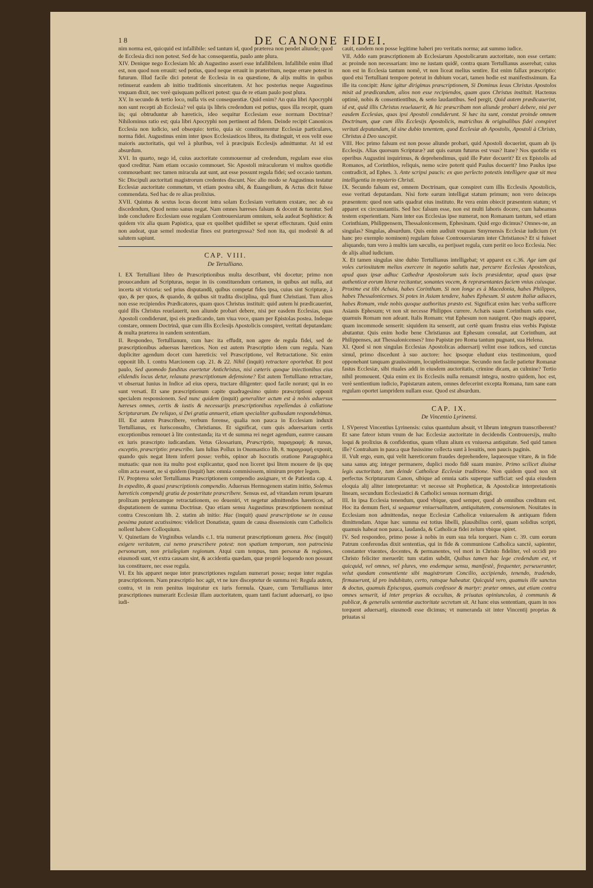18 DE CANONE FIDEI.
nim norma est, quicquid est infallibile: sed tantum id, quod præterea non pendet aliunde; quod de Ecclesia dici non potest. Sed de hac consequentia, paulo ante plura.
XIV. Denique nego Ecclesiam hîc ab Augustino asseri esse infallibilem. Infallibile enim illud est, non quod non errauit: sed potius, quod neque errauit in præteritum, neque errare potest in futurum. Illud facile dici poterat de Ecclesia in ea quæstione, & alijs multis in quibus retinuerat eandem ab initio traditionis sinceritatem. At hoc posterius neque Augustinus vnquam dixit, nec verè quisquam polliceri potest: qua de re etiam paulo post plura.
XV. In secundo & tertio loco, nulla vis est consequentiæ. Quid enim? An quia libri Apocryphi non sunt recepti ab Ecclesia? vel quia ijs libris credendum est potius, quos illa recepit, quam iis; qui obtruduntur ab hæreticis, ideo sequitur Ecclesiam esse normam Doctrinæ? Nihilominus ratio est; quia libri Apocryphi non pertinent ad fidem. Deinde recipit Canonicos Ecclesia non iudicio, sed obsequio: tertio, quia sic constituerentur Ecclesiæ particulares, norma fidei. Augustinus enim inter ipsos Ecclesiasticos libros, ita distinguit, vt eos velit esse maioris auctoritatis, qui vel à pluribus, vel à præcipuis Ecclesijs admittuntur. At id est absurdum.
XVI. In quarto, nego id, cuius auctoritate commouemur ad credendum, regulam esse eius quod creditur. Nam etiam occasio commouet. Sic Apostoli miraculorum vi multos quotidie commouebant: nec tamen miracula aut sunt, aut esse possunt regula fidei; sed occasio tantum. Sic Discipuli auctoritati magistrorum credentes discunt. Nec alio modo se Augustinus testatur Ecclesiæ auctoritate commotum, vt etiam postea sibi, & Euangelium, & Actus dicit fuisse commendata. Sed hac de re alias prolixius.
XVII. Quintus & sextus locus docent intra solam Ecclesiam veritatem exstare, nec ab ea discedendum, Quod nemo sanus negat. Nam omnes hæreses falsum & docent & tuentur. Sed inde concludere Ecclesiam esse regulam Controuersiarum omnium, sola audeat Sophistice: & quidem vix alia quam Papistica, quæ ex quolibet quidlibet se sperat effecturam. Quid enim non audeat, quæ semel modestiæ fines est prætergressa? Sed non ita, qui modestè & ad salutem sapiunt.
CAP. VIII.
De Tertulliano.
I. EX Tertulliani libro de Præscriptionibus multa describunt, vbi docetur; primo non prouocandum ad Scripturas, neque in iis constituendum certamen, in quibus aut nulla, aut incerta sit victoria: sed prius disputandũ, quibus competat fides ipsa, cuius sint Scripturæ, à quo, & per quos, & quando, & quibus sit tradita disciplina, quâ fiunt Christiani. Tum alios non esse recipiendos Prædicatores, quam quos Christus instituit: quid autem hi prædicauerint, quid illis Christus reuelauerit, non aliunde probari debere, nisi per easdem Ecclesias, quas Apostoli condiderunt, ipsi eis prædicando, tam viua voce, quam per Epistolas postea. Indeque constare, omnem Doctrinã, quæ cum illis Ecclesijs Apostolicis conspiret, veritati deputandam: & multa præterea in eandem sententiam.
II. Respondeo, Tertullianum, cum hæc ita effudit, non agere de regula fidei, sed de præscriptionibus aduersus hæreticos. Non est autem Præscriptio idem cum regula. Nam dupliciter agendum docet cum hæreticis: vel Præscriptione, vel Retractatione. Sic enim opponit lib. I. contra Marcionem cap. 21. & 22. Nihil (inquit) retractare oportebat. Et post paulo, Sed quomodo funditus euertetur Antichristus, nisi cæteris quoque iniectionibus eius elidendis locus detur, relaxata præscriptionum defensione? Est autem Tertulliano retractare, vt obseruat Iunius in Indice ad eius opera, tractare diligenter: quod facile norunt; qui in eo sunt versati. Et sane præscriptionum capite quadragesimo quinto præscriptioni opponit specialem responsionem. Sed nunc quidem (inquit) generaliter actum est à nobis aduersus hæreses omnes, certis & iustis & necessarijs præscriptionibus repellendas à collatione Scripturarum. De reliquo, si Dei gratia annuerit, etiam specialiter quibusdam respondebimus.
III. Est autem Præscribere, verbum forense, qualia non pauca in Ecclesiam induxit Tertullianus, ex Iurisconsulto, Christianus. Et significat, cum quis aduersarium certis exceptionibus remouet à lite contestanda; ita vt de summa rei neget agendum, eamve causam ex iuris præscripto iudicandam. Vetus Glossarium, Præscriptio, παραγραφή: & rursus, exceptio, præscriptio: præscribo. Iam Iulius Pollux in Onomastico lib. 8. παραγραφή exponit, quando quis negat litem inferri posse: verbis, opinor ab Isocratis oratione Paragraphica mutuatis: quæ non ita multo post explicantur, quod non liceret ipsi litem mouere de ijs quę olim acta essent, ne si quidem (inquit) hæc omnia commisissem, nimirum propter legem.
IV. Propterea solet Tertullianus Præscriptionem compendio assignare, vt de Patientia cap. 4. In expedito, & quasi præscriptionis compendio. Aduersus Hermogenem statim initio, Solemus hæreticis compendij gratia de posteritate præscribere. Sensus est, ad vitandam rerum ipsarum prolixam perplexamque retractationem, eo deueniri, vt negetur admittendos hæreticos, ad disputationem de summa Doctrinæ. Quo etiam sensu Augustinus præscriptionem nominat contra Cresconium lib. 2. statim ab initio: Hac (inquit) quasi præscriptione se in causa pessima putant acutissimos: videlicet Donatistæ, quum de causa dissensionis cum Catholicis nollent habere Colloquium.
V. Quinetiam de Virginibus velandis c.1. tria numerat præscriptionum genera. Hoc (inquit) exigere veritatem, cui nemo præscribere potest: non spatium temporum, non patrocinia personarum, non priuilegium regionum. Atqui cum tempus, tum personæ & regiones, eiusmodi sunt, vt extra causam sint, & accidentia quædam, quæ propriè loquendo non possunt ius constituere, nec esse regula.
VI. Ex his apparet neque inter præscriptiones regulam numerari posse; neque inter regulas præscriptionem. Nam præscriptio hoc agit, vt ne iure disceptetur de summa rei: Regula autem, contra, vt in rem penitus inquiratur ex iuris formula. Quare, cum Tertullianus inter præscriptiones numerarit Ecclesiæ illam auctoritatem, quam tanti faciunt aduersarij, eo ipso iudi-
cauit, eandem non posse legitime haberi pro veritatis norma; aut summo iudice.
VII. Addo eam præscriptionem ab Ecclesiarum Apostolicarum auctoritate, non esse certam: ac proinde non necessariam: imo ne iustam quidẽ, contra quam Tertullianus asserebat; cuius non est in Ecclesia tantum nomẽ, vt non liceat melius sentire. Est enim fallax præscriptio: quod etsi Tertulliani tempore poterat in dubium vocari, tamen hodie est manifestissimum. Ea ille ita concipit: Hanc igitur dirigimus præscriptionem, Si Dominus Iesus Christus Apostolos misit ad prædicandum, alios non esse recipiendos, quam quos Christus instituit. Hactenus optimè, nobis & consentientibus, & serio laudantibus. Sed pergit, Quid autem prædicauerint, id est, quid illis Christus reuelauerit, & hic præscribam non aliunde probari debere, nisi per easdem Ecclesias, quas ipsi Apostoli condiderunt. Si hæc ita sunt, constat proinde omnem Doctrinam, quæ cum illis Ecclesijs Apostolicis, matricibus & originalibus fidei conspiret veritati deputandam, id sine dubio tenentem, quod Ecclesiæ ab Apostolis, Apostoli à Christo, Christus à Deo suscepit.
VIII. Hoc primo falsum est non posse aliunde probari, quid Apostoli docuerint, quam ab ijs Ecclesijs. Alias quorsum Scripturæ? aut quis earum futurus est vsus? Itane? Nos quotidie ex operibus Augustini inquirimus, & deprehendimus, quid ille Pater docuerit? Et ex Epistolis ad Romanos, ad Corinthios, reliquis, nemo scire poterit quid Paulus docuerit? Imo Paulus ipse contradicit, ad Ephes. 3. Ante scripsi paucis: ex quo perlecto potestis intelligere quæ sit mea intelligentia in mysterio Christi.
IX. Secundo falsum est, omnem Doctrinam, quæ conspiret cum illis Ecclesiis Apostolicis, esse veritati deputandam. Nisi forte earum intelligat statum primum; non vero deinceps præsentem: quod non satis quadrat eius instituto. Re vera enim obiecit præsentem statum; vt apparet ex circunstantiis. Sed hoc falsum esse, non est multi laboris docere, cum habeamus testem experientiam. Nam inter eas Ecclesias ipse numerat, non Romanam tantum, sed etiam Corinthiam, Philippensem, Thessalonicensem, Ephesinam. Quid ergo dicimus? Omnes-ne, an singulas? Singulas, absurdum. Quis enim audiuit vnquam Smyrnensis Ecclesiæ iudicium (vt hanc pro exemplo nominem) regulam fuisse Controuersiarum inter Christianos? Et si fuisset aliquando, tum vero à multis iam sæculis, ea perijsset regula, cum periit eo loco Ecclesia. Nec de alijs aliud iudicium.
X. Et tamen singulas sine dubio Tertullianus intelligebat; vt apparet ex c.36. Age iam qui voles curiositatem melius exercere in negotio salutis tuæ, percurre Ecclesias Apostolicas, apud quas ipsæ adhuc Cathedræ Apostolorum suis locis præsidentur, apud quas ipsæ authenticæ eorum literæ recitantur, sonantes vocem, & repræsentantes faciem vnius cuiusque. Proxime est tibi Achaia, habes Corinthum. Si non longe es à Macedonia, habes Philippos, habes Thessalonicenses. Si potes in Asiam tendere, habes Ephesum. Si autem Italiæ adiaces, habes Romam, vnde nobis quoque authoritas præsto est. Significat enim hæc verba sufficere Asianis Ephesum; vt non sit necesse Philippos currere. Achæis suam Corinthum satis esse, quamuis Romam non adeant. Italis Romam: vtut Ephesum non nauigent. Quo magis apparet, quam incommode senserit: siquidem ita senserit, aut certè quam frustra eius verbis Papistæ abutantur. Quis enim hodie bene Christianus aut Ephesum consulat, aut Corinthum, aut Philippenses, aut Thessalonicenses? Imo Papistæ pro Roma tantum pugnant, sua Helena.
XI. Quod si non singulas Ecclesias Apostolicas aduersarij velint esse iudices, sed cunctas simul, primo discedunt à suo auctore: hoc ipsoque eludunt eius testimonium, quod opponebant tanquam grauissimum, locupletissimumque. Secundo non facile patietur Romanæ fastus Ecclesiæ, sibi riuales addi in eiusdem auctoritatis, crimine dicam, an culmine? Tertio nihil promouent. Quia enim ex iis Ecclesiis nulla remansit integra, nostro quidem, hoc est, verè sentientium iudicio, Papistarum autem, omnes defecerint excepta Romana, tum sane eam regulam oportet iampridem nullam esse. Quod est absurdum.
CAP. IX.
De Vincentio Lyrinensi.
I. SVperest Vincentius Lyrinensis: cuius quantulum absuit, vt librum integrum transcriberent? Et sane fateor istum vnum de hac Ecclesiæ auctoritate in decidendis Controuersijs, multo loqui & prolixius & confidentius, quam vllum alium ex vniuersa antiquitate. Sed quid tamen ille? Contraham in pauca quæ fusissime collecta sunt à Iesuitis, non paucis paginis.
II. Vult ergo, eum, qui velit hæreticorum fraudes deprehendere, laqueosque vitare, & in fide sana sanus atq; integer permanere, duplici modo fidẽ suam munire. Primo scilicet diuinæ legis auctoritate, tum deinde Catholicæ Ecclesiæ traditione. Non quidem quod non sit perfectus Scripturarum Canon, sibique ad omnia satis superque sufficiat: sed quia eiusdem eloquia alij aliter interpretantur: vt necesse sit Propheticæ, & Apostolicæ interpretationis lineam, secundum Ecclesiastici & Catholici sensus normam dirigi.
III. In ipsa Ecclesia tenendum, quod vbique, quod semper, quod ab omnibus creditum est. Hoc ita demum fieri, si sequamur vniuersalitatem, antiquitatem, consensionem. Nouitates in Ecclesiam non admittendas, neque Ecclesiæ Catholicæ vniuersalem & antiquam fidem dimittendam. Atque hæc summa est totius libelli, plausibilius certè, quam solidius scripti, quamuis habeat non pauca, laudanda, & Catholicæ fidei zelum vbique spiret.
IV. Sed respondeo, primo posse à nobis in eum sua tela torqueri. Nam c. 39. cum eorum Patrum conferendas dixit sententias, qui in fide & communione Catholica sanctè, sapienter, constanter viuentes, docentes, & permanentes, vel mori in Christo fideliter, vel occidi pro Christo feliciter meruerũt: tum statim subdit, Quibus tamen hac lege credendum est, vt quicquid, vel omnes, vel plures, vno eodemque sensu, manifestè, frequenter, perseueranter, velut quodam consentiente sibi magistrorum Concilio, accipiendo, tenendo, tradendo, firmauerunt, id pro indubitato, certo, ratoque habeatur. Quicquid vero, quamuis ille sanctus & doctus, quamuis Episcopus, quamuis confessor & martyr: præter omnes, aut etiam contra omnes senserit, id inter proprias & occultas, & priuatas opiniunculas, à communis & publicæ, & generalis sententiæ auctoritate secretum sit. At hanc eius sententiam, quam in nos torquent aduersarij, eiusmodi esse dicimus; vt numeranda sit inter Vincentij proprias & priuatas si